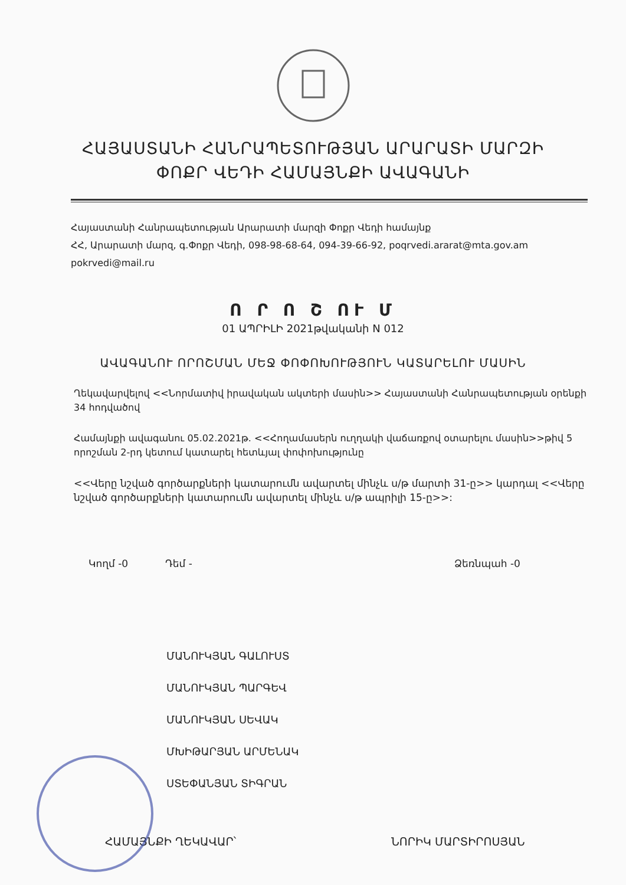ՀԱՅԱՍՏԱՆԻ ՀԱՆՐԱՊԵՏՈՒԹՅԱՆ ԱՐԱՐԱՏԻ ՄԱՐԶԻ
ՓՈՔՐ ՎԵԴԻ ՀԱՄԱՅՆՔԻ ԱՎԱԳԱՆԻ
Հայաստանի Հանրապետության Արարատի մարզի Փոքր Վեդի համայնք
ՀՀ, Արարատի մարզ, գ.Փոքր Վեդի, 098-98-68-64, 094-39-66-92, poqrvedi.ararat@mta.gov.am
pokrvedi@mail.ru
Ո Ր Ո Շ ՈՒ Մ
01 ԱՊՐԻԼԻ 2021թվականի N 012
ԱՎԱԳԱՆՈՒ ՈՐՈՇՄԱՆ ՄԵՋ ՓՈՓՈԽՈՒԹՅՈՒՆ ԿԱՏԱՐԵԼՈՒ ՄԱՍԻՆ
Ղեկավարվելով <<Նորմատիվ իրավական ակտերի մասին>> Հայաստանի Հանրապետության օրենքի 34 հոդվածով
Համայնքի ավագանու 05.02.2021թ. <<Հողամասերն ուղղակի վաճառքով օտարելու մասին>>թիվ 5 որոշման 2-րդ կետում կատարել հետևյալ փոփոխությունը
<<Վերը նշված գործարքների կատարումն ավարտել մինչև ս/թ մարտի 31-ը>> կարդալ <<Վերը նշված գործարքների կատարումն ավարտել մինչև ս/թ ապրիլի 15-ը>>:
Կողմ -0 Դեմ - Ձեռնպահ -0
ՄԱՆՈՒԿՅԱՆ ԳԱԼՈՒՍՏ
ՄԱՆՈՒԿՅԱՆ ՊԱՐԳԵՎ
ՄԱՆՈՒԿՅԱՆ ՍԵՎԱԿ
ՄԽԻԹԱՐՅԱՆ ԱՐՄԵՆԱԿ
ՍՏԵՓԱՆՅԱՆ ՏԻԳՐԱՆ
ՀԱՄԱՅՆՔԻ ՂԵԿԱՎԱՐ՝ ՆՈՐԻԿ ՄԱՐՏԻՐՈՍՅԱՆ